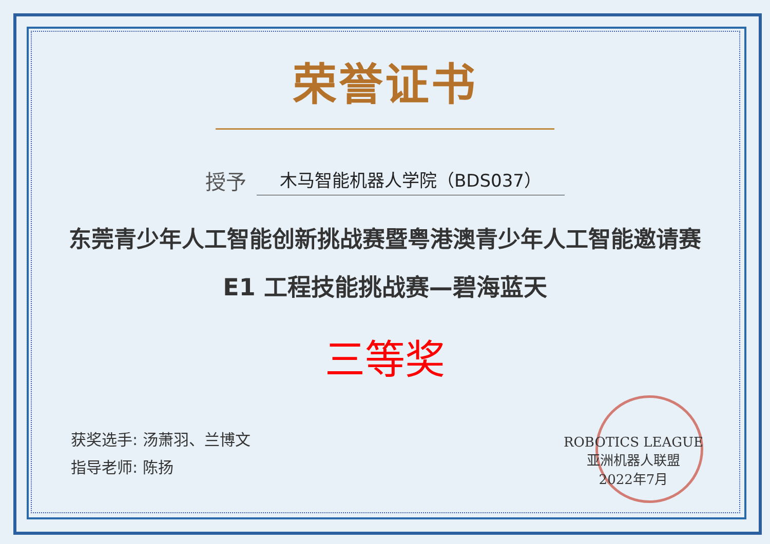荣誉证书
授予 木马智能机器人学院（BDS037）
东莞青少年人工智能创新挑战赛暨粤港澳青少年人工智能邀请赛
E1 工程技能挑战赛—碧海蓝天
三等奖
获奖选手: 汤萧羽、兰博文
指导老师: 陈扬
ROBOTICS LEAGUE
亚洲机器人联盟
2022年7月